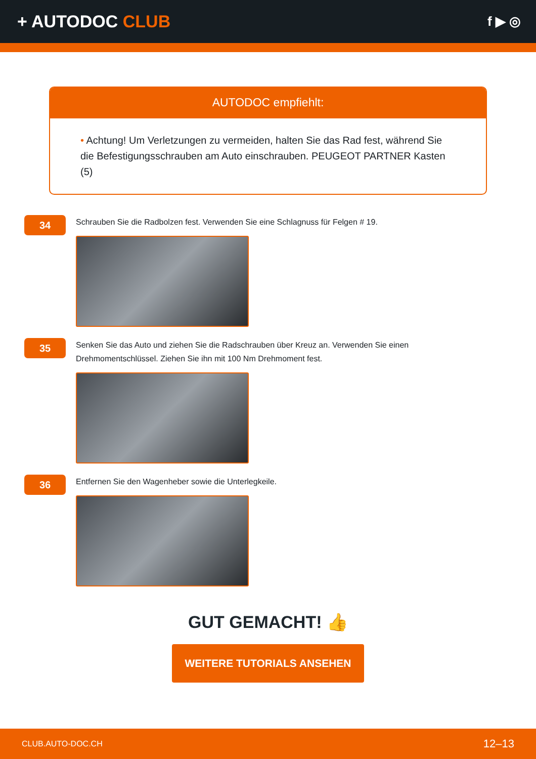+ AUTODOC CLUB
f ▶ ◎
AUTODOC empfiehlt:
• Achtung! Um Verletzungen zu vermeiden, halten Sie das Rad fest, während Sie die Befestigungsschrauben am Auto einschrauben. PEUGEOT PARTNER Kasten (5)
34
Schrauben Sie die Radbolzen fest. Verwenden Sie eine Schlagnuss für Felgen # 19.
35
Senken Sie das Auto und ziehen Sie die Radschrauben über Kreuz an. Verwenden Sie einen Drehmomentschlüssel. Ziehen Sie ihn mit 100 Nm Drehmoment fest.
36
Entfernen Sie den Wagenheber sowie die Unterlegkeile.
GUT GEMACHT! 👍
WEITERE TUTORIALS ANSEHEN
CLUB.AUTO-DOC.CH 12–13